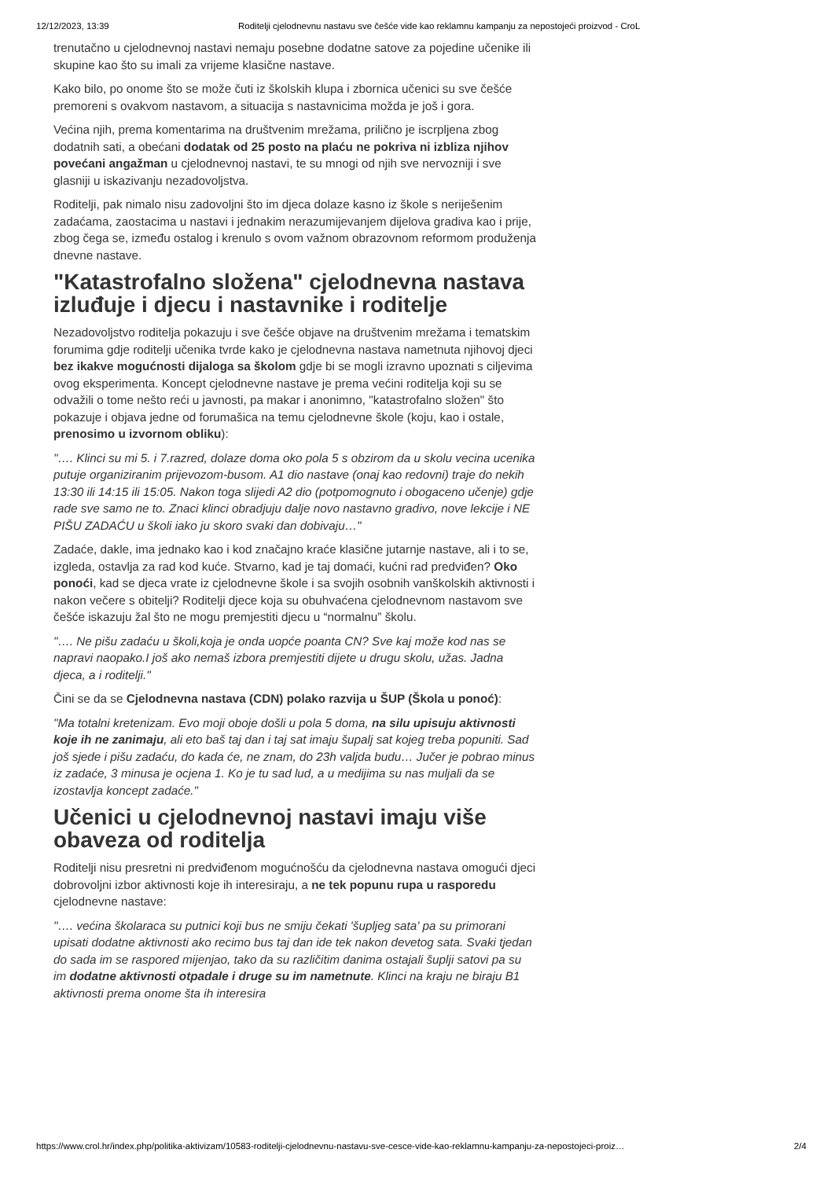12/12/2023, 13:39 Roditelji cjelodnevnu nastavu sve češće vide kao reklamnu kampanju za nepostojeći proizvod - CroL
trenutačno u cjelodnevnoj nastavi nemaju posebne dodatne satove za pojedine učenike ili skupine kao što su imali za vrijeme klasične nastave.
Kako bilo, po onome što se može čuti iz školskih klupa i zbornica učenici su sve češće premoreni s ovakvom nastavom, a situacija s nastavnicima možda je još i gora.
Većina njih, prema komentarima na društvenim mrežama, prilično je iscrpljena zbog dodatnih sati, a obećani dodatak od 25 posto na plaću ne pokriva ni izbliza njihov povećani angažman u cjelodnevnoj nastavi, te su mnogi od njih sve nervozniji i sve glasniji u iskazivanju nezadovoljstva.
Roditelji, pak nimalo nisu zadovoljni što im djeca dolaze kasno iz škole s neriješenim zadaćama, zaostacima u nastavi i jednakim nerazumijevanjem dijelova gradiva kao i prije, zbog čega se, između ostalog i krenulo s ovom važnom obrazovnom reformom produženja dnevne nastave.
"Katastrofalno složena" cjelodnevna nastava izluđuje i djecu i nastavnike i roditelje
Nezadovoljstvo roditelja pokazuju i sve češće objave na društvenim mrežama i tematskim forumima gdje roditelji učenika tvrde kako je cjelodnevna nastava nametnuta njihovoj djeci bez ikakve mogućnosti dijaloga sa školom gdje bi se mogli izravno upoznati s ciljevima ovog eksperimenta. Koncept cjelodnevne nastave je prema većini roditelja koji su se odvažili o tome nešto reći u javnosti, pa makar i anonimno, "katastrofalno složen" što pokazuje i objava jedne od forumašica na temu cjelodnevne škole (koju, kao i ostale, prenosimo u izvornom obliku):
"…. Klinci su mi 5. i 7.razred, dolaze doma oko pola 5 s obzirom da u skolu vecina ucenika putuje organiziranim prijevozom-busom. A1 dio nastave (onaj kao redovni) traje do nekih 13:30 ili 14:15 ili 15:05. Nakon toga slijedi A2 dio (potpomognuto i obogaceno učenje) gdje rade sve samo ne to. Znaci klinci obradjuju dalje novo nastavno gradivo, nove lekcije i NE PIŠU ZADAĆU u školi iako ju skoro svaki dan dobivaju…"
Zadaće, dakle, ima jednako kao i kod značajno kraće klasične jutarnje nastave, ali i to se, izgleda, ostavlja za rad kod kuće. Stvarno, kad je taj domaći, kućni rad predviđen? Oko ponoći, kad se djeca vrate iz cjelodnevne škole i sa svojih osobnih vanškolskih aktivnosti i nakon večere s obitelji? Roditelji djece koja su obuhvaćena cjelodnevnom nastavom sve češće iskazuju žal što ne mogu premjestiti djecu u “normalnu” školu.
"…. Ne pišu zadaću u školi,koja je onda uopće poanta CN? Sve kaj može kod nas se napravi naopako.I još ako nemaš izbora premjestiti dijete u drugu skolu, užas. Jadna djeca, a i roditelji."
Čini se da se Cjelodnevna nastava (CDN) polako razvija u ŠUP (Škola u ponoć):
"Ma totalni kretenizam. Evo moji oboje došli u pola 5 doma, na silu upisuju aktivnosti koje ih ne zanimaju, ali eto baš taj dan i taj sat imaju šupalj sat kojeg treba popuniti. Sad još sjede i pišu zadaću, do kada će, ne znam, do 23h valjda budu… Jučer je pobrao minus iz zadaće, 3 minusa je ocjena 1. Ko je tu sad lud, a u medijima su nas muljali da se izostavlja koncept zadaće."
Učenici u cjelodnevnoj nastavi imaju više obaveza od roditelja
Roditelji nisu presretni ni predviđenom mogućnošću da cjelodnevna nastava omogući djeci dobrovoljni izbor aktivnosti koje ih interesiraju, a ne tek popunu rupa u rasporedu cjelodnevne nastave:
"…. većina školaraca su putnici koji bus ne smiju čekati 'šupljeg sata' pa su primorani upisati dodatne aktivnosti ako recimo bus taj dan ide tek nakon devetog sata. Svaki tjedan do sada im se raspored mijenjao, tako da su različitim danima ostajali šuplji satovi pa su im dodatne aktivnosti otpadale i druge su im nametnute. Klinci na kraju ne biraju B1 aktivnosti prema onome šta ih interesira
https://www.crol.hr/index.php/politika-aktivizam/10583-roditelji-cjelodnevnu-nastavu-sve-cesce-vide-kao-reklamnu-kampanju-za-nepostojeci-proiz… 2/4